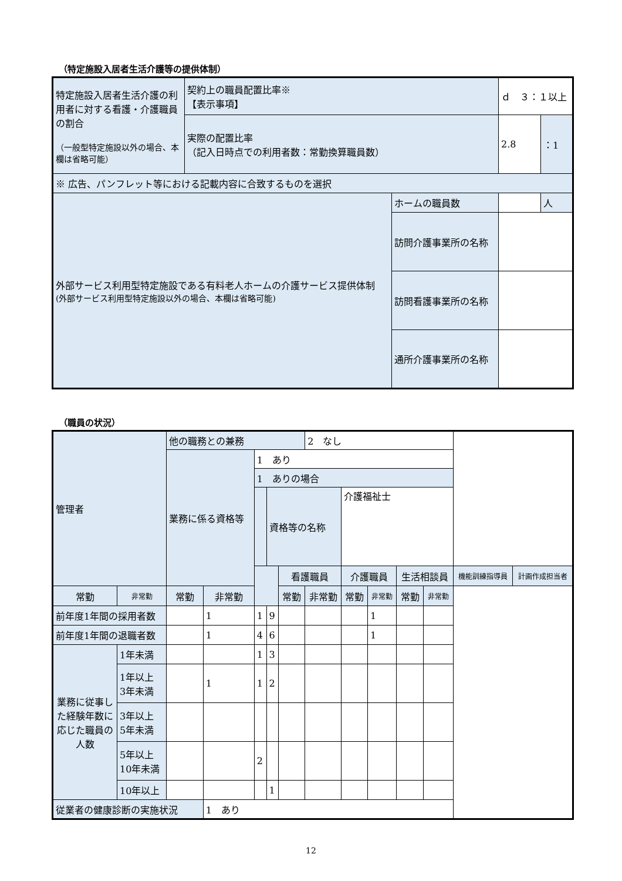（特定施設入居者生活介護等の提供体制）
| 特定施設入居者生活介護の利用者に対する看護・介護職員の割合 （一般型特定施設以外の場合、本欄は省略可能） | 契約上の職員配置比率※ 【表示事項】 | | ｄ ３：１以上 | |
| | 実際の配置比率 （記入日時点での利用者数：常勤換算職員数） | | 2.8 | ：1 |
| ※ 広告、パンフレット等における記載内容に合致するものを選択 | | | | |
| 外部サービス利用型特定施設である有料老人ホームの介護サービス提供体制 (外部サービス利用型特定施設以外の場合、本欄は省略可能) | | ホームの職員数 | | 人 |
| | | 訪問介護事業所の名称 | | |
| | | 訪問看護事業所の名称 | | |
| | | 通所介護事業所の名称 | | |
（職員の状況）
| 管理者 | | 他の職務との兼務 | | | | | 2 なし | | | | | | |
| | | 業務に係る資格等 | | 1 あり | | | | | | | | | |
| | | | | 1 ありの場合 | | | | | | | | | |
| | | | | | 資格等の名称 | | | 介護福祉士 | | | | | |
| | | | | | | 看護職員 | | 介護職員 | | 生活相談員 | | 機能訓練指導員 | 計画作成担当者 |
| 常勤 | 非常勤 | 常勤 | 非常勤 | | | 常勤 | 非常勤 | 常勤 | 非常勤 | 常勤 | 非常勤 | | |
| 前年度1年間の採用者数 | | | 1 | 1 | 9 | | | | 1 | | | | |
| 前年度1年間の退職者数 | | | 1 | 4 | 6 | | | | 1 | | | | |
| 業務に従事した経験年数に応じた職員の人数 | 1年未満 | | | 1 | 3 | | | | | | | | |
| | 1年以上 3年未満 | | 1 | 1 | 2 | | | | | | | | |
| | 3年以上 5年未満 | | | | | | | | | | | | |
| | 5年以上 10年未満 | | | 2 | | | | | | | | | |
| | 10年以上 | | | | 1 | | | | | | | | |
| 従業者の健康診断の実施状況 | | | 1 あり | | | | | | | | | | |
12